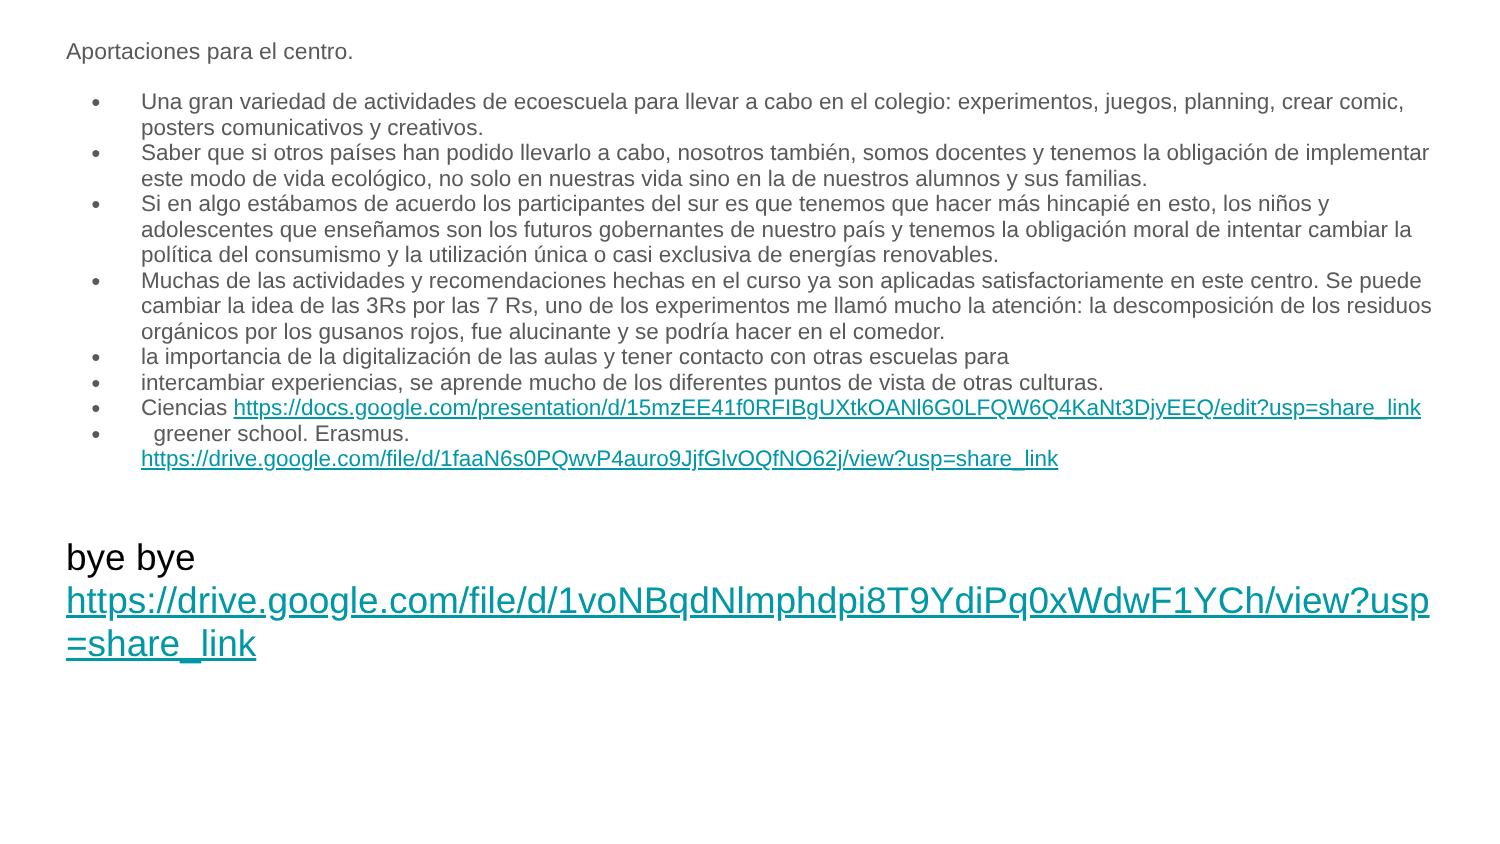Aportaciones para el centro.
● Una gran variedad de actividades de ecoescuela para llevar a cabo en el colegio: experimentos, juegos, planning, crear comic, posters comunicativos y creativos.
● Saber que si otros países han podido llevarlo a cabo, nosotros también, somos docentes y tenemos la obligación de implementar este modo de vida ecológico, no solo en nuestras vida sino en la de nuestros alumnos y sus familias.
● Si en algo estábamos de acuerdo los participantes del sur es que tenemos que hacer más hincapié en esto, los niños y adolescentes que enseñamos son los futuros gobernantes de nuestro país y tenemos la obligación moral de intentar cambiar la política del consumismo y la utilización única o casi exclusiva de energías renovables.
● Muchas de las actividades y recomendaciones hechas en el curso ya son aplicadas satisfactoriamente en este centro. Se puede cambiar la idea de las 3Rs por las 7 Rs, uno de los experimentos me llamó mucho la atención: la descomposición de los residuos orgánicos por los gusanos rojos, fue alucinante y se podría hacer en el comedor.
● la importancia de la digitalización de las aulas y tener contacto con otras escuelas para
● intercambiar experiencias, se aprende mucho de los diferentes puntos de vista de otras culturas.
● Ciencias https://docs.google.com/presentation/d/15mzEE41f0RFIBgUXtkOANl6G0LFQW6Q4KaNt3DjyEEQ/edit?usp=share_link
● greener school. Erasmus.
https://drive.google.com/file/d/1faaN6s0PQwvP4auro9JjfGlvOQfNO62j/view?usp=share_link
bye bye
https://drive.google.com/file/d/1voNBqdNlmphdpi8T9YdiPq0xWdwF1YCh/view?usp=share_link